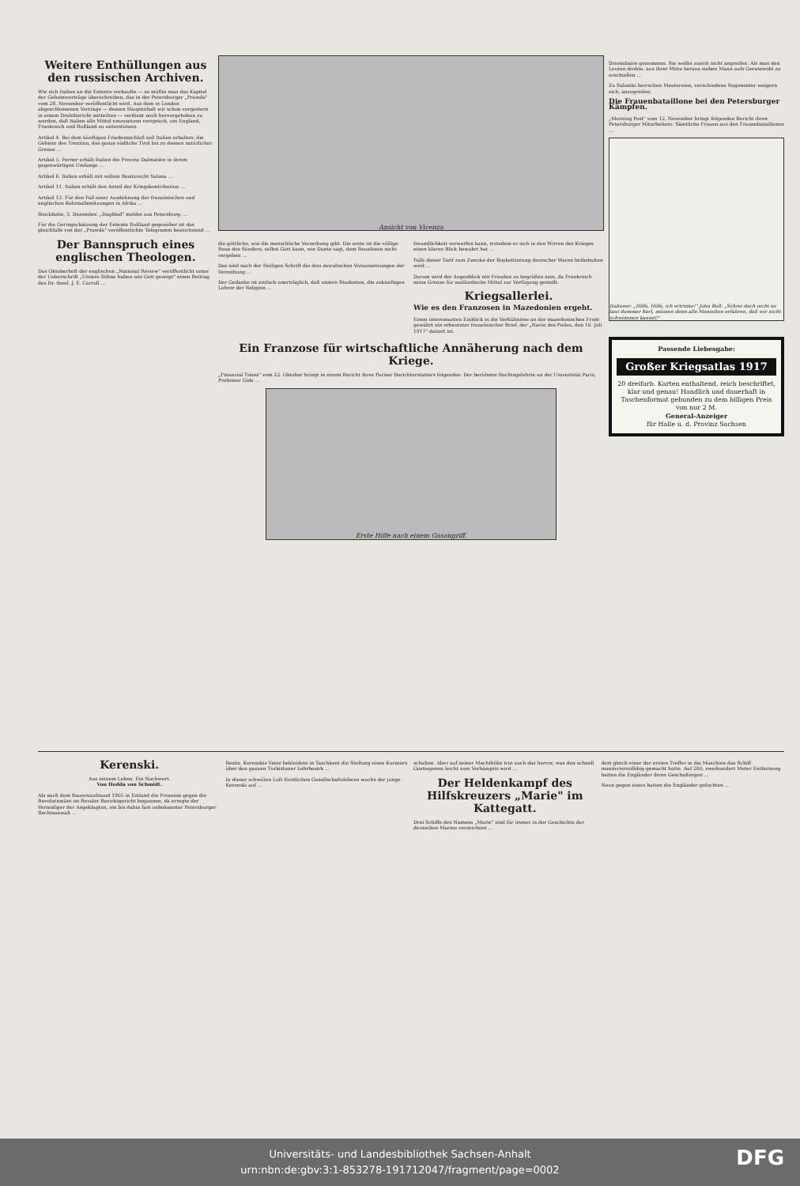Weitere Enthüllungen aus den russischen Archiven.
Wie sich Italien an die Entente verkaufte — so müßte man das Kapitel der Geheimverträge überschreiben, das in der Petersburger „Prawda" vom 28. November veröffentlicht wird. Aus dem in London abgeschlossenen Vertrage — dessen Hauptinhalt wir schon vorgestern in einem Drahtbericht mitteilten — verdient noch hervorgehoben zu werden, daß Italien alle Mittel einzusetzen versprach, um England, Frankreich und Rußland zu unterstützen.
Artikel 4. Bei dem künftigen Friedensschluß soll Italien erhalten: die Gebiete des Trentino, das ganze südliche Tirol bis zu dessen natürlicher Grenze ...
Artikel 5. Ferner erhält Italien die Provinz Dalmatien in ihrem gegenwärtigen Umfange ...
Artikel 6. Italien erhält mit vollem Besitzrecht Valona ...
Artikel 11. Italien erhält den Anteil der Kriegskontribution ...
Artikel 13. Für den Fall einer Ausdehnung der französischen und englischen Kolonialbesitzungen in Afrika ...
Stockholm, 3. Dezember. „Dagblad" meldet aus Petersburg: ...
Für die Geringschätzung der Entente Rußland gegenüber ist das gleichfalls von der „Prawda" veröffentlichte Telegramm bezeichnend ...
Der Bannspruch eines englischen Theologen.
Das Oktoberheft der englischen „National Review" veröffentlicht unter der Ueberschrift „Unsere Söhne haben uns Gott gezeigt" einen Beitrag des Dr. theol. J. E. Carroll ...
Ansicht von Vicenza
die göttliche, wie die menschliche Verzeihung gibt. Die erste ist die völlige Reue des Sünders; selbst Gott kann, wie Dante sagt, dem Reuelosen nicht vergeben ...
Das sind nach der Heiligen Schrift die drei moralischen Voraussetzungen der Verzeihung ...
Der Gedanke ist einfach unerträglich, daß unsere Studenten, die zukünftigen Lehrer der Religion ...
freundlichkeit vorwerfen kann, trotzdem er sich in den Wirren des Krieges einen klaren Blick bewahrt hat ...
Falls dieser Tarif zum Zwecke der Boykottierung deutscher Waren beibehalten wird ...
Darum wird der Augenblick mit Freuden zu begrüßen sein, da Frankreich seine Grenze für ausländische Mittel zur Verfügung gestellt.
Kriegsallerlei.
Wie es den Franzosen in Mazedonien ergeht.
Einen interessanten Einblick in die Verhältnisse an der mazedonischen Front gewährt ein erbeuteter französischer Brief, der „Navin des Poilus, den 10. Juli 1917" datiert ist.
Ein Franzose für wirtschaftliche Annäherung nach dem Kriege.
„Financial Times" vom 22. Oktober bringt in einem Bericht ihres Pariser Berichterstatters folgendes: Der berühmte Rechtsgelehrte an der Universität Paris, Professor Gide ...
Erste Hilfe nach einem Gasangriff.
Dromabaire genommen. Sie wollte zuerst nicht angreifen. Als man den Leuten drohte, aus ihrer Mitte heraus sieben Mann aufs Geratewohl zu erschießen ...
Zu Saloniki herrschen Meutereien, verschiedene Regimenter weigern sich, anzugreifen.
Die Frauenbataillone bei den Petersburger Kämpfen.
„Morning Post" vom 12. November bringt folgenden Bericht ihres Petersburger Mitarbeiters: Sämtliche Frauen aus den Frauenbataillonen ...
Italiener: „Hilfe, Hilfe, ich ertrinke!" John Bull: „Schrei doch nicht so laut dummer Kerl, müssen denn alle Menschen erfahren, daß wir nicht schwimmen kannst!"
Passende Liebesgabe:
Großer Kriegsatlas 1917
20 dreifarb. Karten enthaltend, reich beschriftet, klar und genau! Handlich und dauerhaft in Taschenformat gebunden zu dem billigen Preis von nur 2 M.
General-Anzeiger
für Halle u. d. Provinz Sachsen
Kerenski.
Aus seinem Leben. Ein Nachwort.
Von Hedda von Schmidt.
Als nach dem Bauernaufstand 1905 in Estland die Prozesse gegen die Revolutionäre im Revaler Bezirksgericht begannen, da erregte der Verteidiger der Angeklagten, ein bis dahin fast unbekannter Petersburger Rechtsanwalt ...
Besitz. Kerenskis Vater bekleidete in Taschkent die Stellung eines Kurators über den ganzen Turkistaner Lehrbezirk ...
In dieser schwülen Luft fürstlichen Gesellschaftslebens wuchs der junge Kerenski auf ...
schalten. Aber auf seiner Machthöhe trat auch das hervor, was den schnell Gestiegenen leicht zum Verhängnis wird ...
Der Heldenkampf des Hilfskreuzers „Marie" im Kattegatt.
Drei Schiffe des Namens „Marie" sind für immer in der Geschichte der deutschen Marine verzeichnet ...
dem gleich einer der ersten Treffer in die Maschine das Schiff manövrierunfähig gemacht hatte. Auf 200, zweihundert Meter Entfernung hatten die Engländer ihren Geschoßregen ...
Neun gegen einen hatten die Engländer gefochten ...
Universitäts- und Landesbibliothek Sachsen-Anhalt
urn:nbn:de:gbv:3:1-853278-191712047/fragment/page=0002
DFG